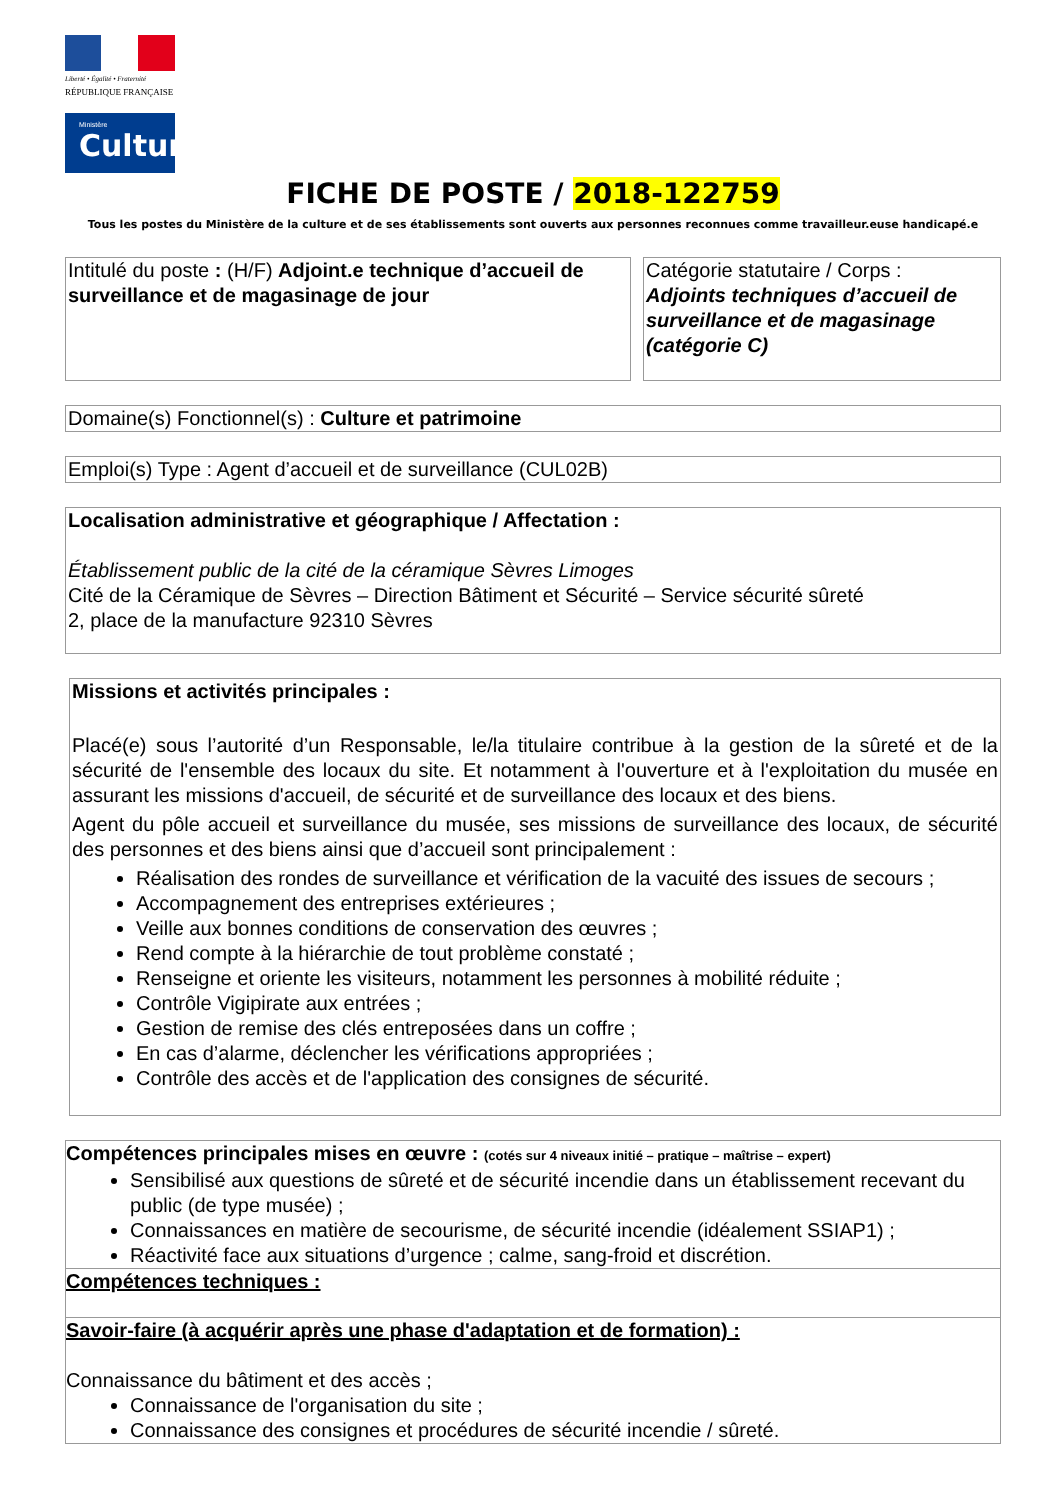Liberté • Égalité • Fraternité
RÉPUBLIQUE FRANÇAISE
Ministère
Culture
FICHE DE POSTE / 2018-122759
Tous les postes du Ministère de la culture et de ses établissements sont ouverts aux personnes reconnues comme travailleur.euse handicapé.e
Intitulé du poste : (H/F) Adjoint.e technique d’accueil de surveillance et de magasinage de jour
Catégorie statutaire / Corps :
Adjoints techniques d’accueil de surveillance et de magasinage (catégorie C)
Domaine(s) Fonctionnel(s) : Culture et patrimoine
Emploi(s) Type : Agent d’accueil et de surveillance (CUL02B)
Localisation administrative et géographique / Affectation :
Établissement public de la cité de la céramique Sèvres Limoges
Cité de la Céramique de Sèvres – Direction Bâtiment et Sécurité – Service sécurité sûreté
2, place de la manufacture 92310 Sèvres
Missions et activités principales :
Placé(e) sous l’autorité d’un Responsable, le/la titulaire contribue à la gestion de la sûreté et de la sécurité de l'ensemble des locaux du site. Et notamment à l'ouverture et à l'exploitation du musée en assurant les missions d'accueil, de sécurité et de surveillance des locaux et des biens.
Agent du pôle accueil et surveillance du musée, ses missions de surveillance des locaux, de sécurité des personnes et des biens ainsi que d’accueil sont principalement :
Réalisation des rondes de surveillance et vérification de la vacuité des issues de secours ;
Accompagnement des entreprises extérieures ;
Veille aux bonnes conditions de conservation des œuvres ;
Rend compte à la hiérarchie de tout problème constaté ;
Renseigne et oriente les visiteurs, notamment les personnes à mobilité réduite ;
Contrôle Vigipirate aux entrées ;
Gestion de remise des clés entreposées dans un coffre ;
En cas d’alarme, déclencher les vérifications appropriées ;
Contrôle des accès et de l'application des consignes de sécurité.
Compétences principales mises en œuvre : (cotés sur 4 niveaux initié – pratique – maîtrise – expert)
Sensibilisé aux questions de sûreté et de sécurité incendie dans un établissement recevant du public (de type musée) ;
Connaissances en matière de secourisme, de sécurité incendie (idéalement SSIAP1) ;
Réactivité face aux situations d’urgence ; calme, sang-froid et discrétion.
Compétences techniques :
Savoir-faire (à acquérir après une phase d'adaptation et de formation) :
Connaissance du bâtiment et des accès ;
Connaissance de l'organisation du site ;
Connaissance des consignes et procédures de sécurité incendie / sûreté.